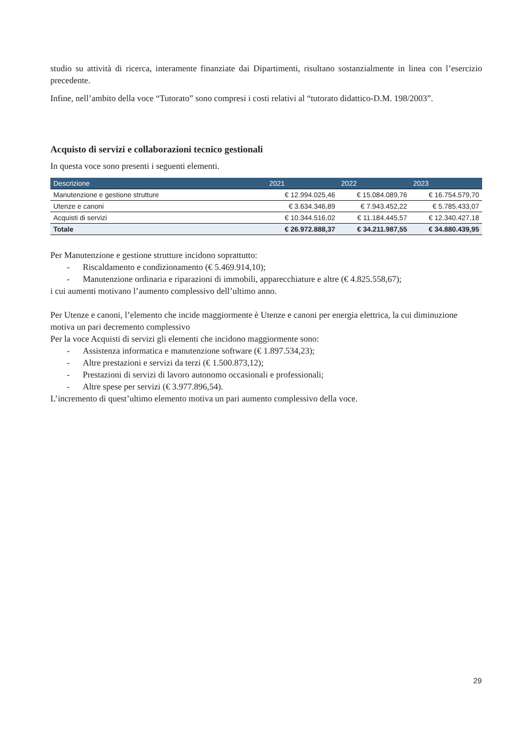studio su attività di ricerca, interamente finanziate dai Dipartimenti, risultano sostanzialmente in linea con l’esercizio precedente.
Infine, nell’ambito della voce “Tutorato” sono compresi i costi relativi al “tutorato didattico-D.M. 198/2003”.
Acquisto di servizi e collaborazioni tecnico gestionali
In questa voce sono presenti i seguenti elementi.
| Descrizione | 2021 | 2022 | 2023 |
| --- | --- | --- | --- |
| Manutenzione e gestione strutture | € 12.994.025,46 | € 15.084.089,76 | € 16.754.579,70 |
| Utenze e canoni | € 3.634.346,89 | € 7.943.452,22 | € 5.785.433,07 |
| Acquisti di servizi | € 10.344.516,02 | € 11.184.445,57 | € 12.340.427,18 |
| Totale | € 26.972.888,37 | € 34.211.987,55 | € 34.880.439,95 |
Per Manutenzione e gestione strutture incidono soprattutto:
- Riscaldamento e condizionamento (€ 5.469.914,10);
- Manutenzione ordinaria e riparazioni di immobili, apparecchiature e altre (€ 4.825.558,67);
i cui aumenti motivano l’aumento complessivo dell’ultimo anno.
Per Utenze e canoni, l’elemento che incide maggiormente è Utenze e canoni per energia elettrica, la cui diminuzione motiva un pari decremento complessivo
Per la voce Acquisti di servizi gli elementi che incidono maggiormente sono:
- Assistenza informatica e manutenzione software (€ 1.897.534,23);
- Altre prestazioni e servizi da terzi (€ 1.500.873,12);
- Prestazioni di servizi di lavoro autonomo occasionali e professionali;
- Altre spese per servizi (€ 3.977.896,54).
L’incremento di quest’ultimo elemento motiva un pari aumento complessivo della voce.
29